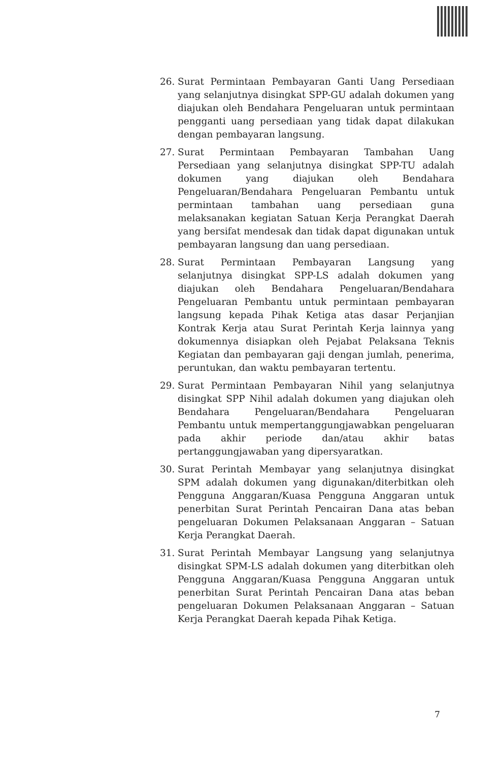26. Surat Permintaan Pembayaran Ganti Uang Persediaan yang selanjutnya disingkat SPP-GU adalah dokumen yang diajukan oleh Bendahara Pengeluaran untuk permintaan pengganti uang persediaan yang tidak dapat dilakukan dengan pembayaran langsung.
27. Surat Permintaan Pembayaran Tambahan Uang Persediaan yang selanjutnya disingkat SPP-TU adalah dokumen yang diajukan oleh Bendahara Pengeluaran/Bendahara Pengeluaran Pembantu untuk permintaan tambahan uang persediaan guna melaksanakan kegiatan Satuan Kerja Perangkat Daerah yang bersifat mendesak dan tidak dapat digunakan untuk pembayaran langsung dan uang persediaan.
28. Surat Permintaan Pembayaran Langsung yang selanjutnya disingkat SPP-LS adalah dokumen yang diajukan oleh Bendahara Pengeluaran/Bendahara Pengeluaran Pembantu untuk permintaan pembayaran langsung kepada Pihak Ketiga atas dasar Perjanjian Kontrak Kerja atau Surat Perintah Kerja lainnya yang dokumennya disiapkan oleh Pejabat Pelaksana Teknis Kegiatan dan pembayaran gaji dengan jumlah, penerima, peruntukan, dan waktu pembayaran tertentu.
29. Surat Permintaan Pembayaran Nihil yang selanjutnya disingkat SPP Nihil adalah dokumen yang diajukan oleh Bendahara Pengeluaran/Bendahara Pengeluaran Pembantu untuk mempertanggungjawabkan pengeluaran pada akhir periode dan/atau akhir batas pertanggungjawaban yang dipersyaratkan.
30. Surat Perintah Membayar yang selanjutnya disingkat SPM adalah dokumen yang digunakan/diterbitkan oleh Pengguna Anggaran/Kuasa Pengguna Anggaran untuk penerbitan Surat Perintah Pencairan Dana atas beban pengeluaran Dokumen Pelaksanaan Anggaran – Satuan Kerja Perangkat Daerah.
31. Surat Perintah Membayar Langsung yang selanjutnya disingkat SPM-LS adalah dokumen yang diterbitkan oleh Pengguna Anggaran/Kuasa Pengguna Anggaran untuk penerbitan Surat Perintah Pencairan Dana atas beban pengeluaran Dokumen Pelaksanaan Anggaran – Satuan Kerja Perangkat Daerah kepada Pihak Ketiga.
7